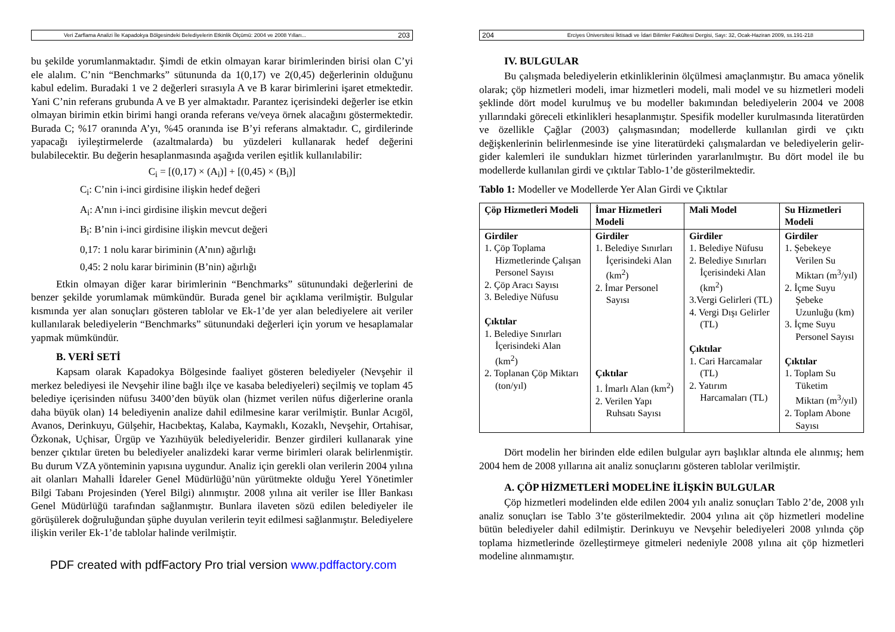Veri Zarflama Analizi İle Kapadokya Bölgesindeki Belediyelerin Etkinlik Ölçümü: 2004 ve 2008 Yılları... 203
bu şekilde yorumlanmaktadır. Şimdi de etkin olmayan karar birimlerinden birisi olan C’yi ele alalım. C’nin “Benchmarks” sütununda da 1(0,17) ve 2(0,45) değerlerinin olduğunu kabul edelim. Buradaki 1 ve 2 değerleri sırasıyla A ve B karar birimlerini işaret etmektedir. Yani C’nin referans grubunda A ve B yer almaktadır. Parantez içerisindeki değerler ise etkin olmayan birimin etkin birimi hangi oranda referans ve/veya örnek alacağını göstermektedir. Burada C; %17 oranında A’yı, %45 oranında ise B’yi referans almaktadır. C, girdilerinde yapacağı iyileştirmelerde (azaltmalarda) bu yüzdeleri kullanarak hedef değerini bulabilecektir. Bu değerin hesaplanmasında aşağıda verilen eşitlik kullanılabilir:
C<sub>i</sub> = [(0,17) × (A<sub>i</sub>)] + [(0,45) × (B<sub>i</sub>)]
C<sub>i</sub>: C’nin i-inci girdisine ilişkin hedef değeri
A<sub>i</sub>: A’nın i-inci girdisine ilişkin mevcut değeri
B<sub>i</sub>: B’nin i-inci girdisine ilişkin mevcut değeri
0,17: 1 nolu karar biriminin (A’nın) ağırlığı
0,45: 2 nolu karar biriminin (B’nin) ağırlığı
Etkin olmayan diğer karar birimlerinin “Benchmarks” sütunundaki değerlerini de benzer şekilde yorumlamak mümkündür. Burada genel bir açıklama verilmiştir. Bulgular kısmında yer alan sonuçları gösteren tablolar ve Ek-1’de yer alan belediyelere ait veriler kullanılarak belediyelerin “Benchmarks” sütunundaki değerleri için yorum ve hesaplamalar yapmak mümkündür.
B. VERİ SETİ
Kapsam olarak Kapadokya Bölgesinde faaliyet gösteren belediyeler (Nevşehir il merkez belediyesi ile Nevşehir iline bağlı ilçe ve kasaba belediyeleri) seçilmiş ve toplam 45 belediye içerisinden nüfusu 3400’den büyük olan (hizmet verilen nüfus diğerlerine oranla daha büyük olan) 14 belediyenin analize dahil edilmesine karar verilmiştir. Bunlar Acıgöl, Avanos, Derinkuyu, Gülşehir, Hacıbektaş, Kalaba, Kaymaklı, Kozaklı, Nevşehir, Ortahisar, Özkonak, Uçhisar, Ürgüp ve Yazıhüyük belediyeleridir. Benzer girdileri kullanarak yine benzer çıktılar üreten bu belediyeler analizdeki karar verme birimleri olarak belirlenmiştir. Bu durum VZA yönteminin yapısına uygundur. Analiz için gerekli olan verilerin 2004 yılına ait olanları Mahalli İdareler Genel Müdürlüğü’nün yürütmekte olduğu Yerel Yönetimler Bilgi Tabanı Projesinden (Yerel Bilgi) alınmıştır. 2008 yılına ait veriler ise İller Bankası Genel Müdürlüğü tarafından sağlanmıştır. Bunlara ilaveten sözü edilen belediyeler ile görüşülerek doğruluğundan şüphe duyulan verilerin teyit edilmesi sağlanmıştır. Belediyelere ilişkin veriler Ek-1’de tablolar halinde verilmiştir.
PDF created with pdfFactory Pro trial version www.pdffactory.com
204 Erciyes Üniversitesi İktisadi ve İdari Bilimler Fakültesi Dergisi, Sayı: 32, Ocak-Haziran 2009, ss.191-218
IV. BULGULAR
Bu çalışmada belediyelerin etkinliklerinin ölçülmesi amaçlanmıştır. Bu amaca yönelik olarak; çöp hizmetleri modeli, imar hizmetleri modeli, mali model ve su hizmetleri modeli şeklinde dört model kurulmuş ve bu modeller bakımından belediyelerin 2004 ve 2008 yıllarındaki göreceli etkinlikleri hesaplanmıştır. Spesifik modeller kurulmasında literatürden ve özellikle Çağlar (2003) çalışmasından; modellerde kullanılan girdi ve çıktı değişkenlerinin belirlenmesinde ise yine literatürdeki çalışmalardan ve belediyelerin gelir-gider kalemleri ile sundukları hizmet türlerinden yararlanılmıştır. Bu dört model ile bu modellerde kullanılan girdi ve çıktılar Tablo-1’de gösterilmektedir.
Tablo 1: Modeller ve Modellerde Yer Alan Girdi ve Çıktılar
| Çöp Hizmetleri Modeli | İmar Hizmetleri Modeli | Mali Model | Su Hizmetleri Modeli |
| --- | --- | --- | --- |
| Girdiler 1. Çöp Toplama Hizmetlerinde Çalışan Personel Sayısı 2. Çöp Aracı Sayısı 3. Belediye Nüfusu Çıktılar 1. Belediye Sınırları İçerisindeki Alan (km<sup>2</sup>) 2. Toplanan Çöp Miktarı (ton/yıl) | Girdiler 1. Belediye Sınırları İçerisindeki Alan (km<sup>2</sup>) 2. İmar Personel Sayısı Çıktılar 1. İmarlı Alan (km<sup>2</sup>) 2. Verilen Yapı Ruhsatı Sayısı | Girdiler 1. Belediye Nüfusu 2. Belediye Sınırları İçerisindeki Alan (km<sup>2</sup>) 3.Vergi Gelirleri (TL) 4. Vergi Dışı Gelirler (TL) Çıktılar 1. Cari Harcamalar (TL) 2. Yatırım Harcamaları (TL) | Girdiler 1. Şebekeye Verilen Su Miktarı (m<sup>3</sup>/yıl) 2. İçme Suyu Şebeke Uzunluğu (km) 3. İçme Suyu Personel Sayısı Çıktılar 1. Toplam Su Tüketim Miktarı (m<sup>3</sup>/yıl) 2. Toplam Abone Sayısı |
Dört modelin her birinden elde edilen bulgular ayrı başlıklar altında ele alınmış; hem 2004 hem de 2008 yıllarına ait analiz sonuçlarını gösteren tablolar verilmiştir.
A. ÇÖP HİZMETLERİ MODELİNE İLİŞKİN BULGULAR
Çöp hizmetleri modelinden elde edilen 2004 yılı analiz sonuçları Tablo 2’de, 2008 yılı analiz sonuçları ise Tablo 3’te gösterilmektedir. 2004 yılına ait çöp hizmetleri modeline bütün belediyeler dahil edilmiştir. Derinkuyu ve Nevşehir belediyeleri 2008 yılında çöp toplama hizmetlerinde özelleştirmeye gitmeleri nedeniyle 2008 yılına ait çöp hizmetleri modeline alınmamıştır.